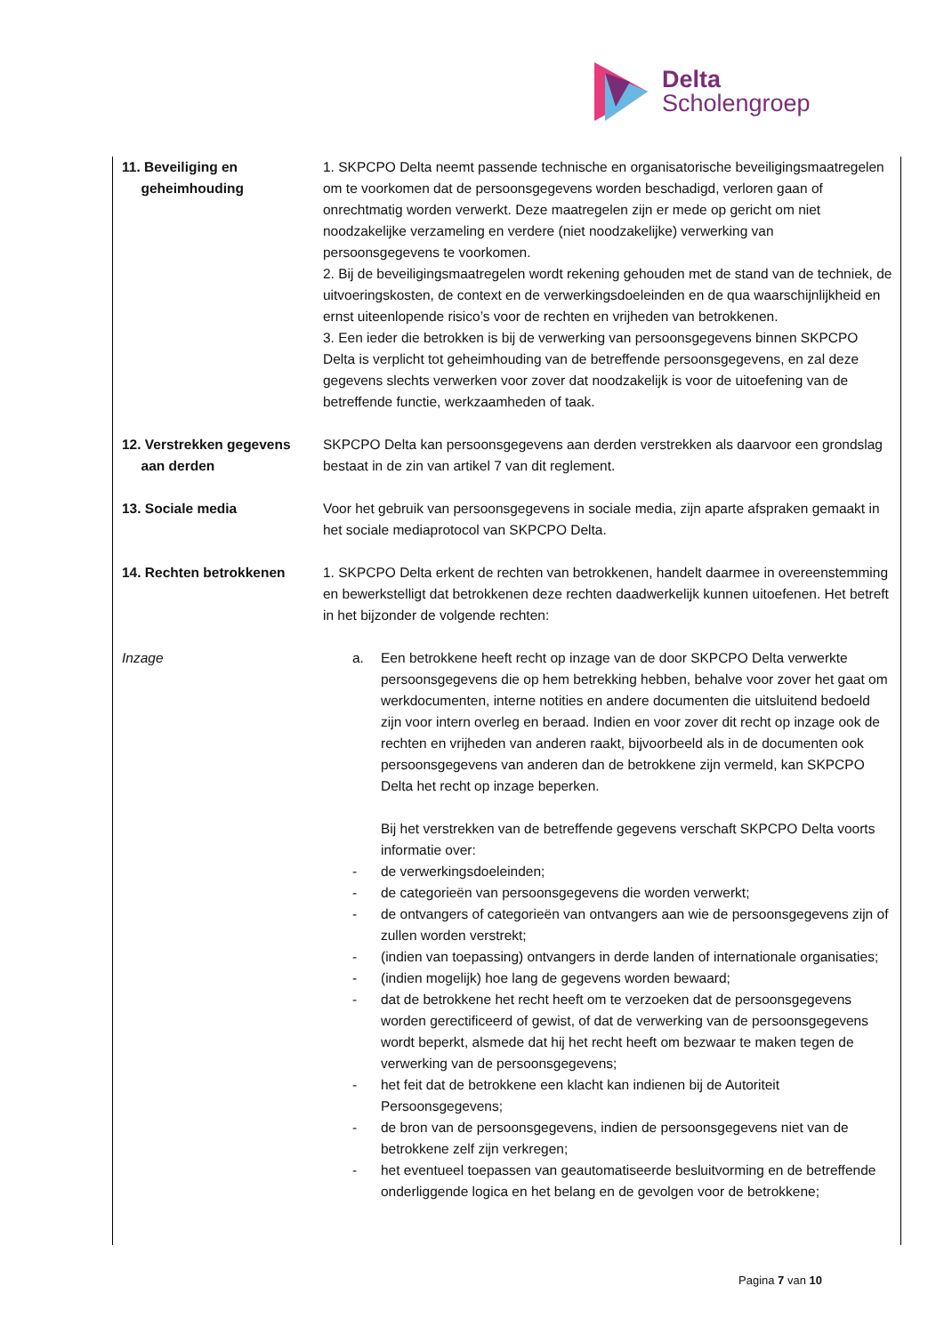Delta
Scholengroep
11. Beveiliging en
geheimhouding
1. SKPCPO Delta neemt passende technische en organisatorische beveiligingsmaatregelen om te voorkomen dat de persoonsgegevens worden beschadigd, verloren gaan of onrechtmatig worden verwerkt. Deze maatregelen zijn er mede op gericht om niet noodzakelijke verzameling en verdere (niet noodzakelijke) verwerking van persoonsgegevens te voorkomen.
2. Bij de beveiligingsmaatregelen wordt rekening gehouden met de stand van de techniek, de uitvoeringskosten, de context en de verwerkingsdoeleinden en de qua waarschijnlijkheid en ernst uiteenlopende risico’s voor de rechten en vrijheden van betrokkenen.
3. Een ieder die betrokken is bij de verwerking van persoonsgegevens binnen SKPCPO Delta is verplicht tot geheimhouding van de betreffende persoonsgegevens, en zal deze gegevens slechts verwerken voor zover dat noodzakelijk is voor de uitoefening van de betreffende functie, werkzaamheden of taak.
12. Verstrekken gegevens
aan derden
SKPCPO Delta kan persoonsgegevens aan derden verstrekken als daarvoor een grondslag bestaat in de zin van artikel 7 van dit reglement.
13. Sociale media Voor het gebruik van persoonsgegevens in sociale media, zijn aparte afspraken gemaakt in het sociale mediaprotocol van SKPCPO Delta.
14. Rechten betrokkenen 1. SKPCPO Delta erkent de rechten van betrokkenen, handelt daarmee in overeenstemming en bewerkstelligt dat betrokkenen deze rechten daadwerkelijk kunnen uitoefenen. Het betreft in het bijzonder de volgende rechten:
Inzage a. Een betrokkene heeft recht op inzage van de door SKPCPO Delta verwerkte persoonsgegevens die op hem betrekking hebben, behalve voor zover het gaat om werkdocumenten, interne notities en andere documenten die uitsluitend bedoeld zijn voor intern overleg en beraad. Indien en voor zover dit recht op inzage ook de rechten en vrijheden van anderen raakt, bijvoorbeeld als in de documenten ook persoonsgegevens van anderen dan de betrokkene zijn vermeld, kan SKPCPO Delta het recht op inzage beperken.
Bij het verstrekken van de betreffende gegevens verschaft SKPCPO Delta voorts informatie over:
- de verwerkingsdoeleinden;
- de categorieën van persoonsgegevens die worden verwerkt;
- de ontvangers of categorieën van ontvangers aan wie de persoonsgegevens zijn of zullen worden verstrekt;
- (indien van toepassing) ontvangers in derde landen of internationale organisaties;
- (indien mogelijk) hoe lang de gegevens worden bewaard;
- dat de betrokkene het recht heeft om te verzoeken dat de persoonsgegevens worden gerectificeerd of gewist, of dat de verwerking van de persoonsgegevens wordt beperkt, alsmede dat hij het recht heeft om bezwaar te maken tegen de verwerking van de persoonsgegevens;
- het feit dat de betrokkene een klacht kan indienen bij de Autoriteit Persoonsgegevens;
- de bron van de persoonsgegevens, indien de persoonsgegevens niet van de betrokkene zelf zijn verkregen;
- het eventueel toepassen van geautomatiseerde besluitvorming en de betreffende onderliggende logica en het belang en de gevolgen voor de betrokkene;
Pagina 7 van 10